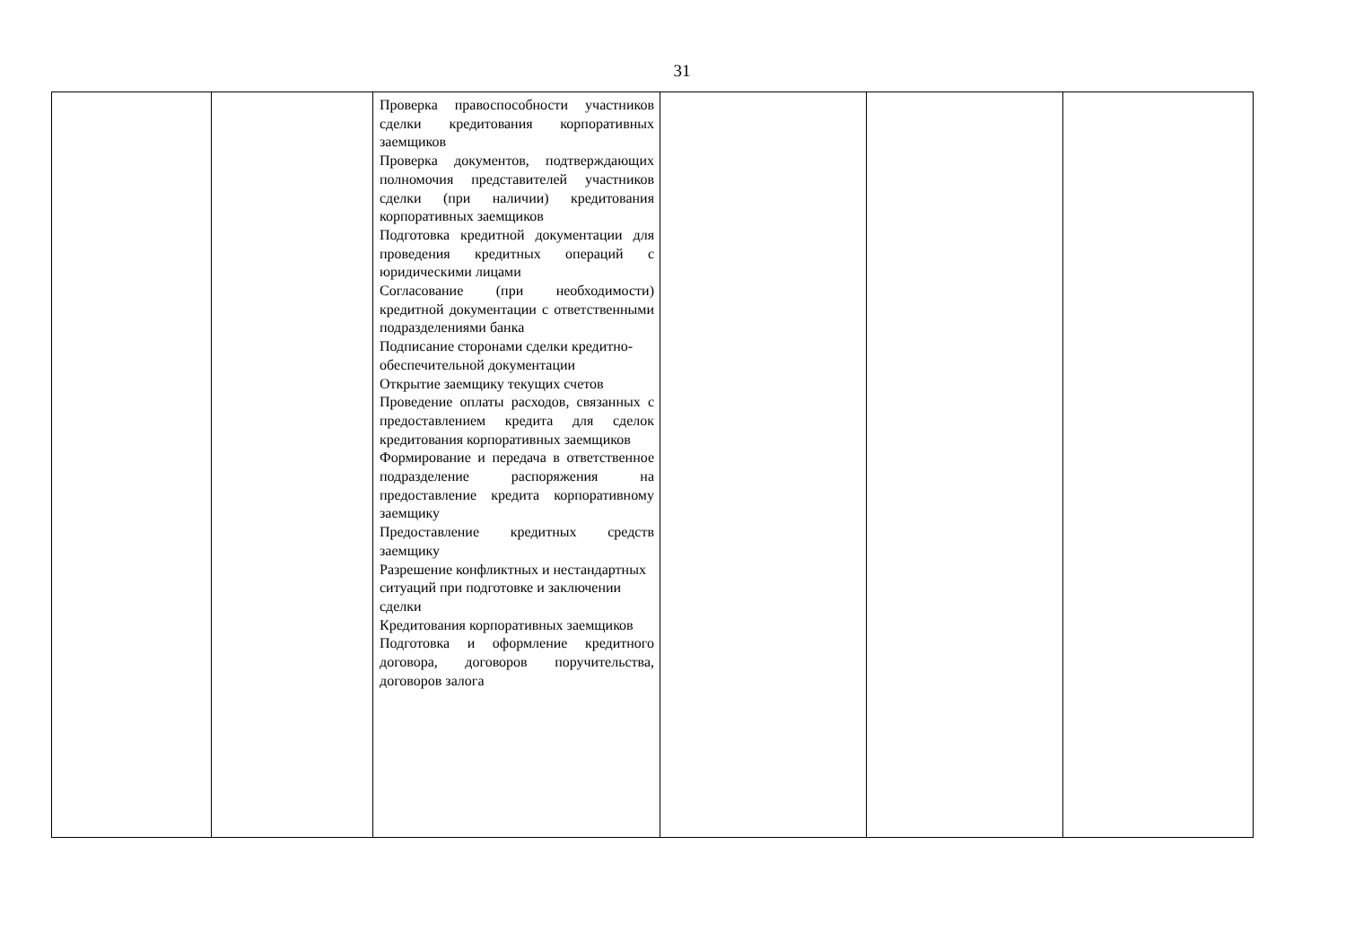31
| | | Проверка правоспособности участников сделки кредитования корпоративных заемщиков Проверка документов, подтверждающих полномочия представителей участников сделки (при наличии) кредитования корпоративных заемщиков Подготовка кредитной документации для проведения кредитных операций с юридическими лицами Согласование (при необходимости) кредитной документации с ответственными подразделениями банка Подписание сторонами сделки кредитно-обеспечительной документации Открытие заемщику текущих счетов Проведение оплаты расходов, связанных с предоставлением кредита для сделок кредитования корпоративных заемщиков Формирование и передача в ответственное подразделение распоряжения на предоставление кредита корпоративному заемщику Предоставление кредитных средств заемщику Разрешение конфликтных и нестандартных ситуаций при подготовке и заключении сделки Кредитования корпоративных заемщиков Подготовка и оформление кредитного договора, договоров поручительства, договоров залога | | | |